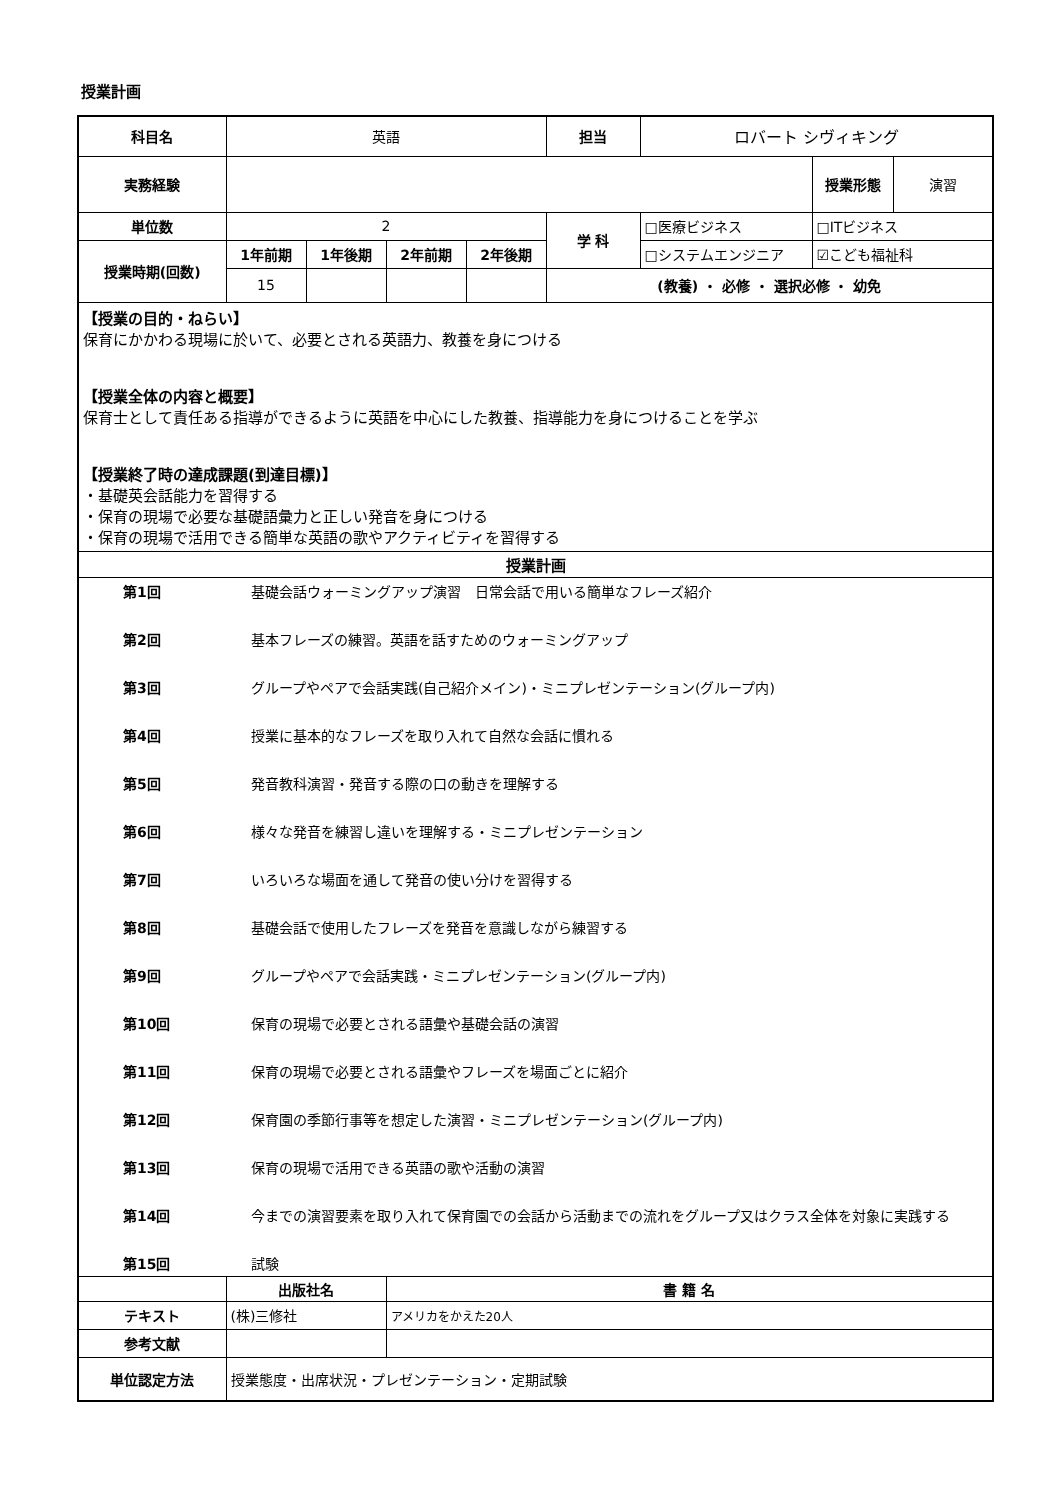授業計画
| 科目名 | 英語 | | | | 担当 | ロバート シヴィキング | | |
| 実務経験 | | | | | | | 授業形態 | 演習 |
| 単位数 | 2 | | | | 学 科 | □医療ビジネス | □ITビジネス | |
| 授業時期(回数) | 1年前期 | 1年後期 | 2年前期 | 2年後期 | | □システムエンジニア | ☑こども福祉科 | |
| | 15 | | | | (教養) ・ 必修 ・ 選択必修 ・ 幼免 | | | |
| 【授業の目的・ねらい】 保育にかかわる現場に於いて、必要とされる英語力、教養を身につける 【授業全体の内容と概要】 保育士として責任ある指導ができるように英語を中心にした教養、指導能力を身につけることを学ぶ 【授業終了時の達成課題(到達目標)】 ・基礎英会話能力を習得する ・保育の現場で必要な基礎語彙力と正しい発音を身につける ・保育の現場で活用できる簡単な英語の歌やアクティビティを習得する | | | | | | | | |
| 授業計画 | | | | | | | | |
| / 第1回 / 基礎会話ウォーミングアップ演習 日常会話で用いる簡単なフレーズ紹介 / / 第2回 / 基本フレーズの練習。英語を話すためのウォーミングアップ / / 第3回 / グループやペアで会話実践(自己紹介メイン)・ミニプレゼンテーション(グループ内) / / 第4回 / 授業に基本的なフレーズを取り入れて自然な会話に慣れる / / 第5回 / 発音教科演習・発音する際の口の動きを理解する / / 第6回 / 様々な発音を練習し違いを理解する・ミニプレゼンテーション / / 第7回 / いろいろな場面を通して発音の使い分けを習得する / / 第8回 / 基礎会話で使用したフレーズを発音を意識しながら練習する / / 第9回 / グループやペアで会話実践・ミニプレゼンテーション(グループ内) / / 第10回 / 保育の現場で必要とされる語彙や基礎会話の演習 / / 第11回 / 保育の現場で必要とされる語彙やフレーズを場面ごとに紹介 / / 第12回 / 保育園の季節行事等を想定した演習・ミニプレゼンテーション(グループ内) / / 第13回 / 保育の現場で活用できる英語の歌や活動の演習 / / 第14回 / 今までの演習要素を取り入れて保育園での会話から活動までの流れをグループ又はクラス全体を対象に実践する / / 第15回 / 試験 / | | | | | | | | |
| | 出版社名 | | 書 籍 名 | | | | | |
| テキスト | (株)三修社 | | アメリカをかえた20人 | | | | | |
| 参考文献 | | | | | | | | |
| 単位認定方法 | 授業態度・出席状況・プレゼンテーション・定期試験 | | | | | | | |